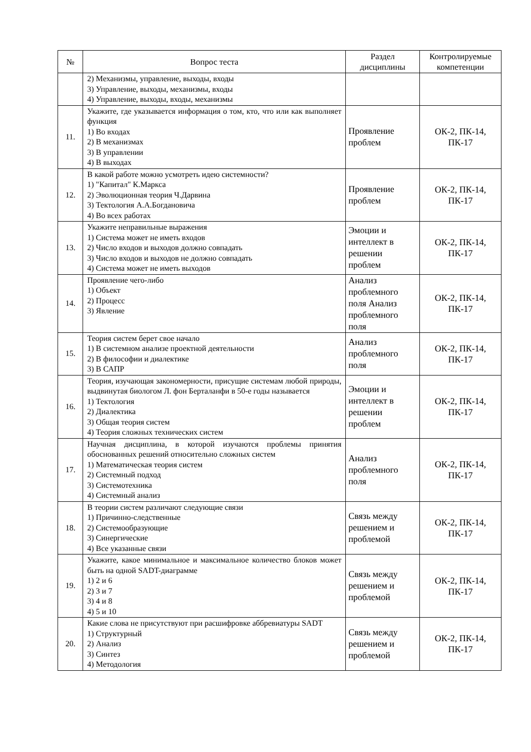| № | Вопрос теста | Раздел дисциплины | Контролируемые компетенции |
| --- | --- | --- | --- |
| | 2) Механизмы, управление, выходы, входы 3) Управление, выходы, механизмы, входы 4) Управление, выходы, входы, механизмы | | |
| 11. | Укажите, где указывается информация о том, кто, что или как выполняет функция 1) Во входах 2) В механизмах 3) В управлении 4) В выходах | Проявление проблем | ОК-2, ПК-14, ПК-17 |
| 12. | В какой работе можно усмотреть идею системности? 1) "Капитал" К.Маркса 2) Эволюционная теория Ч.Дарвина 3) Тектология А.А.Богдановича 4) Во всех работах | Проявление проблем | ОК-2, ПК-14, ПК-17 |
| 13. | Укажите неправильные выражения 1) Система может не иметь входов 2) Число входов и выходов должно совпадать 3) Число входов и выходов не должно совпадать 4) Система может не иметь выходов | Эмоции и интеллект в решении проблем | ОК-2, ПК-14, ПК-17 |
| 14. | Проявление чего-либо 1) Объект 2) Процесс 3) Явление | Анализ проблемного поля Анализ проблемного поля | ОК-2, ПК-14, ПК-17 |
| 15. | Теория систем берет свое начало 1) В системном анализе проектной деятельности 2) В философии и диалектике 3) В САПР | Анализ проблемного поля | ОК-2, ПК-14, ПК-17 |
| 16. | Теория, изучающая закономерности, присущие системам любой природы, выдвинутая биологом Л. фон Берталанфи в 50-е годы называется 1) Тектология 2) Диалектика 3) Общая теория систем 4) Теория сложных технических систем | Эмоции и интеллект в решении проблем | ОК-2, ПК-14, ПК-17 |
| 17. | Научная дисциплина, в которой изучаются проблемы принятия обоснованных решений относительно сложных систем 1) Математическая теория систем 2) Системный подход 3) Системотехника 4) Системный анализ | Анализ проблемного поля | ОК-2, ПК-14, ПК-17 |
| 18. | В теории систем различают следующие связи 1) Причинно-следственные 2) Системообразующие 3) Синергические 4) Все указанные связи | Связь между решением и проблемой | ОК-2, ПК-14, ПК-17 |
| 19. | Укажите, какое минимальное и максимальное количество блоков может быть на одной SADT-диаграмме 1) 2 и 6 2) 3 и 7 3) 4 и 8 4) 5 и 10 | Связь между решением и проблемой | ОК-2, ПК-14, ПК-17 |
| 20. | Какие слова не присутствуют при расшифровке аббревиатуры SADT 1) Структурный 2) Анализ 3) Синтез 4) Методология | Связь между решением и проблемой | ОК-2, ПК-14, ПК-17 |